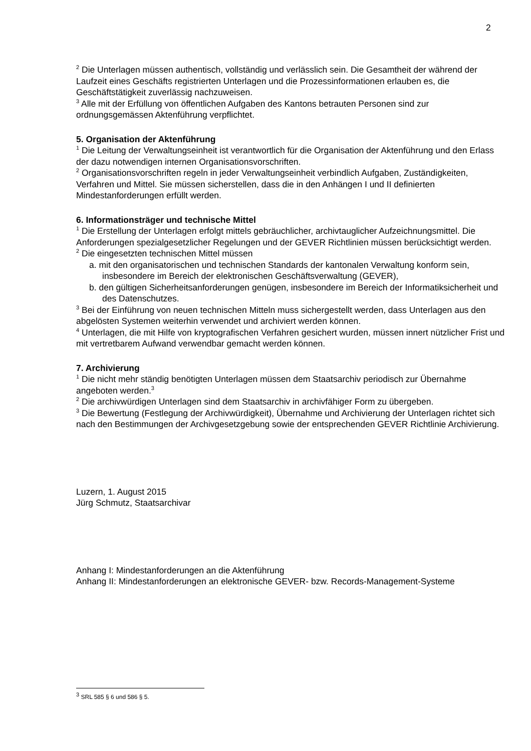2
<sup>2</sup> Die Unterlagen müssen authentisch, vollständig und verlässlich sein. Die Gesamtheit der während der Laufzeit eines Geschäfts registrierten Unterlagen und die Prozessinformationen erlauben es, die Geschäftstätigkeit zuverlässig nachzuweisen.
<sup>3</sup> Alle mit der Erfüllung von öffentlichen Aufgaben des Kantons betrauten Personen sind zur ordnungsgemässen Aktenführung verpflichtet.
5. Organisation der Aktenführung
<sup>1</sup> Die Leitung der Verwaltungseinheit ist verantwortlich für die Organisation der Aktenführung und den Erlass der dazu notwendigen internen Organisationsvorschriften.
<sup>2</sup> Organisationsvorschriften regeln in jeder Verwaltungseinheit verbindlich Aufgaben, Zuständigkeiten, Verfahren und Mittel. Sie müssen sicherstellen, dass die in den Anhängen I und II definierten Mindestanforderungen erfüllt werden.
6. Informationsträger und technische Mittel
<sup>1</sup> Die Erstellung der Unterlagen erfolgt mittels gebräuchlicher, archivtauglicher Aufzeichnungsmittel. Die Anforderungen spezialgesetzlicher Regelungen und der GEVER Richtlinien müssen berücksichtigt werden.
<sup>2</sup> Die eingesetzten technischen Mittel müssen
a. mit den organisatorischen und technischen Standards der kantonalen Verwaltung konform sein, insbesondere im Bereich der elektronischen Geschäftsverwaltung (GEVER),
b. den gültigen Sicherheitsanforderungen genügen, insbesondere im Bereich der Informatiksicherheit und des Datenschutzes.
<sup>3</sup> Bei der Einführung von neuen technischen Mitteln muss sichergestellt werden, dass Unterlagen aus den abgelösten Systemen weiterhin verwendet und archiviert werden können.
<sup>4</sup> Unterlagen, die mit Hilfe von kryptografischen Verfahren gesichert wurden, müssen innert nützlicher Frist und mit vertretbarem Aufwand verwendbar gemacht werden können.
7. Archivierung
<sup>1</sup> Die nicht mehr ständig benötigten Unterlagen müssen dem Staatsarchiv periodisch zur Übernahme angeboten werden.<sup>3</sup>
<sup>2</sup> Die archivwürdigen Unterlagen sind dem Staatsarchiv in archivfähiger Form zu übergeben.
<sup>3</sup> Die Bewertung (Festlegung der Archivwürdigkeit), Übernahme und Archivierung der Unterlagen richtet sich nach den Bestimmungen der Archivgesetzgebung sowie der entsprechenden GEVER Richtlinie Archivierung.
Luzern, 1. August 2015
Jürg Schmutz, Staatsarchivar
Anhang I: Mindestanforderungen an die Aktenführung
Anhang II: Mindestanforderungen an elektronische GEVER- bzw. Records-Management-Systeme
<sup>3</sup> SRL 585 § 6 und 586 § 5.